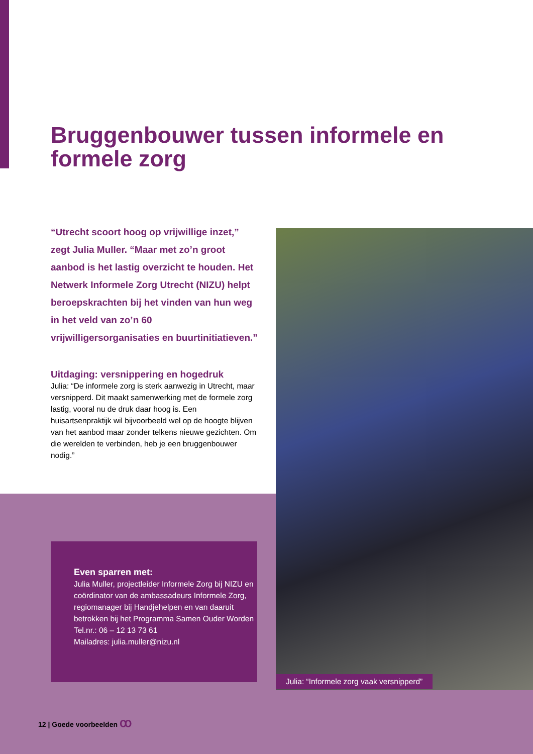Bruggenbouwer tussen informele en formele zorg
“Utrecht scoort hoog op vrijwillige inzet,” zegt Julia Muller. “Maar met zo’n groot aanbod is het lastig overzicht te houden. Het Netwerk Informele Zorg Utrecht (NIZU) helpt beroepskrachten bij het vinden van hun weg in het veld van zo’n 60 vrijwilligersorganisaties en buurtinitiatieven.”
Uitdaging: versnippering en hogedruk
Julia: “De informele zorg is sterk aanwezig in Utrecht, maar versnipperd. Dit maakt samenwerking met de formele zorg lastig, vooral nu de druk daar hoog is. Een huisartsenpraktijk wil bijvoorbeeld wel op de hoogte blijven van het aanbod maar zonder telkens nieuwe gezichten. Om die werelden te verbinden, heb je een bruggenbouwer nodig.”
Even sparren met:
Julia Muller, projectleider Informele Zorg bij NIZU en coördinator van de ambassadeurs Informele Zorg, regiomanager bij Handjehelpen en van daaruit betrokken bij het Programma Samen Ouder Worden
Tel.nr.: 06 – 12 13 73 61
Mailadres: julia.muller@nizu.nl
Julia: “Informele zorg vaak versnipperd”
12 | Goede voorbeelden ꝏ